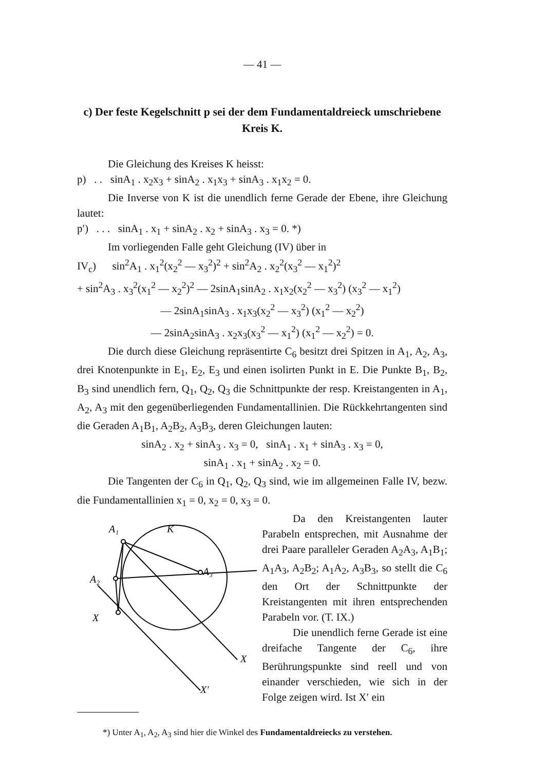— 41 —
c) Der feste Kegelschnitt p sei der dem Fundamentaldreieck umschriebene Kreis K.
Die Gleichung des Kreises K heisst:
p) . . sinA<sub>1</sub> . x<sub>2</sub>x<sub>3</sub> + sinA<sub>2</sub> . x<sub>1</sub>x<sub>3</sub> + sinA<sub>3</sub> . x<sub>1</sub>x<sub>2</sub> = 0.
Die Inverse von K ist die unendlich ferne Gerade der Ebene, ihre Gleichung lautet:
p′) . . . sinA<sub>1</sub> . x<sub>1</sub> + sinA<sub>2</sub> . x<sub>2</sub> + sinA<sub>3</sub> . x<sub>3</sub> = 0. *)
Im vorliegenden Falle geht Gleichung (IV) über in
IV<sub>c</sub>) sin<sup>2</sup>A<sub>1</sub> . x<sub>1</sub><sup>2</sup>(x<sub>2</sub><sup>2</sup> — x<sub>3</sub><sup>2</sup>)<sup>2</sup> + sin<sup>2</sup>A<sub>2</sub> . x<sub>2</sub><sup>2</sup>(x<sub>3</sub><sup>2</sup> — x<sub>1</sub><sup>2</sup>)<sup>2</sup>
+ sin<sup>2</sup>A<sub>3</sub> . x<sub>3</sub><sup>2</sup>(x<sub>1</sub><sup>2</sup> — x<sub>2</sub><sup>2</sup>)<sup>2</sup> — 2sinA<sub>1</sub>sinA<sub>2</sub> . x<sub>1</sub>x<sub>2</sub>(x<sub>2</sub><sup>2</sup> — x<sub>3</sub><sup>2</sup>) (x<sub>3</sub><sup>2</sup> — x<sub>1</sub><sup>2</sup>)
— 2sinA<sub>1</sub>sinA<sub>3</sub> . x<sub>1</sub>x<sub>3</sub>(x<sub>2</sub><sup>2</sup> — x<sub>3</sub><sup>2</sup>) (x<sub>1</sub><sup>2</sup> — x<sub>2</sub><sup>2</sup>)
— 2sinA<sub>2</sub>sinA<sub>3</sub> . x<sub>2</sub>x<sub>3</sub>(x<sub>3</sub><sup>2</sup> — x<sub>1</sub><sup>2</sup>) (x<sub>1</sub><sup>2</sup> — x<sub>2</sub><sup>2</sup>) = 0.
Die durch diese Gleichung repräsentirte C<sub>6</sub> besitzt drei Spitzen in A<sub>1</sub>, A<sub>2</sub>, A<sub>3</sub>, drei Knotenpunkte in E<sub>1</sub>, E<sub>2</sub>, E<sub>3</sub> und einen isolirten Punkt in E. Die Punkte B<sub>1</sub>, B<sub>2</sub>, B<sub>3</sub> sind unendlich fern, Q<sub>1</sub>, Q<sub>2</sub>, Q<sub>3</sub> die Schnittpunkte der resp. Kreistangenten in A<sub>1</sub>, A<sub>2</sub>, A<sub>3</sub> mit den gegenüberliegenden Fundamentallinien. Die Rückkehrtangenten sind die Geraden A<sub>1</sub>B<sub>1</sub>, A<sub>2</sub>B<sub>2</sub>, A<sub>3</sub>B<sub>3</sub>, deren Gleichungen lauten:
sinA<sub>2</sub> . x<sub>2</sub> + sinA<sub>3</sub> . x<sub>3</sub> = 0, sinA<sub>1</sub> . x<sub>1</sub> + sinA<sub>3</sub> . x<sub>3</sub> = 0,
sinA<sub>1</sub> . x<sub>1</sub> + sinA<sub>2</sub> . x<sub>2</sub> = 0.
Die Tangenten der C<sub>6</sub> in Q<sub>1</sub>, Q<sub>2</sub>, Q<sub>3</sub> sind, wie im allgemeinen Falle IV, bezw. die Fundamentallinien x<sub>1</sub> = 0, x<sub>2</sub> = 0, x<sub>3</sub> = 0.
A₁
K
A₃
A₂
X
X
X′
Da den Kreistangenten lauter Parabeln entsprechen, mit Ausnahme der drei Paare paralleler Geraden A<sub>2</sub>A<sub>3</sub>, A<sub>1</sub>B<sub>1</sub>; A<sub>1</sub>A<sub>3</sub>, A<sub>2</sub>B<sub>2</sub>; A<sub>1</sub>A<sub>2</sub>, A<sub>3</sub>B<sub>3</sub>, so stellt die C<sub>6</sub> den Ort der Schnittpunkte der Kreistangenten mit ihren entsprechenden Parabeln vor. (T. IX.)
Die unendlich ferne Gerade ist eine dreifache Tangente der C<sub>6</sub>, ihre Berührungspunkte sind reell und von einander verschieden, wie sich in der Folge zeigen wird. Ist X′ ein
*) Unter A<sub>1</sub>, A<sub>2</sub>, A<sub>3</sub> sind hier die Winkel des Fundamentaldreiecks zu verstehen.